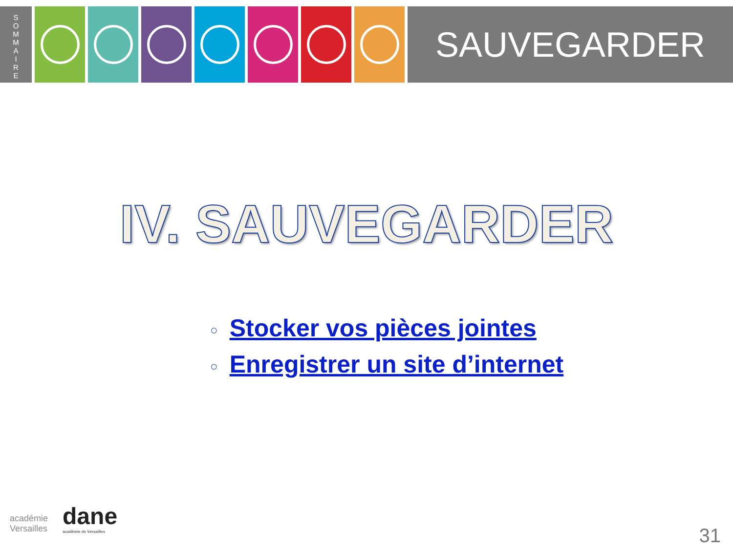S
O
M
M
A
I
R
E
SAUVEGARDER
IV. SAUVEGARDER
○ Stocker vos pièces jointes
○ Enregistrer un site d’internet
académie
Versailles
dane
académie de Versailles
31